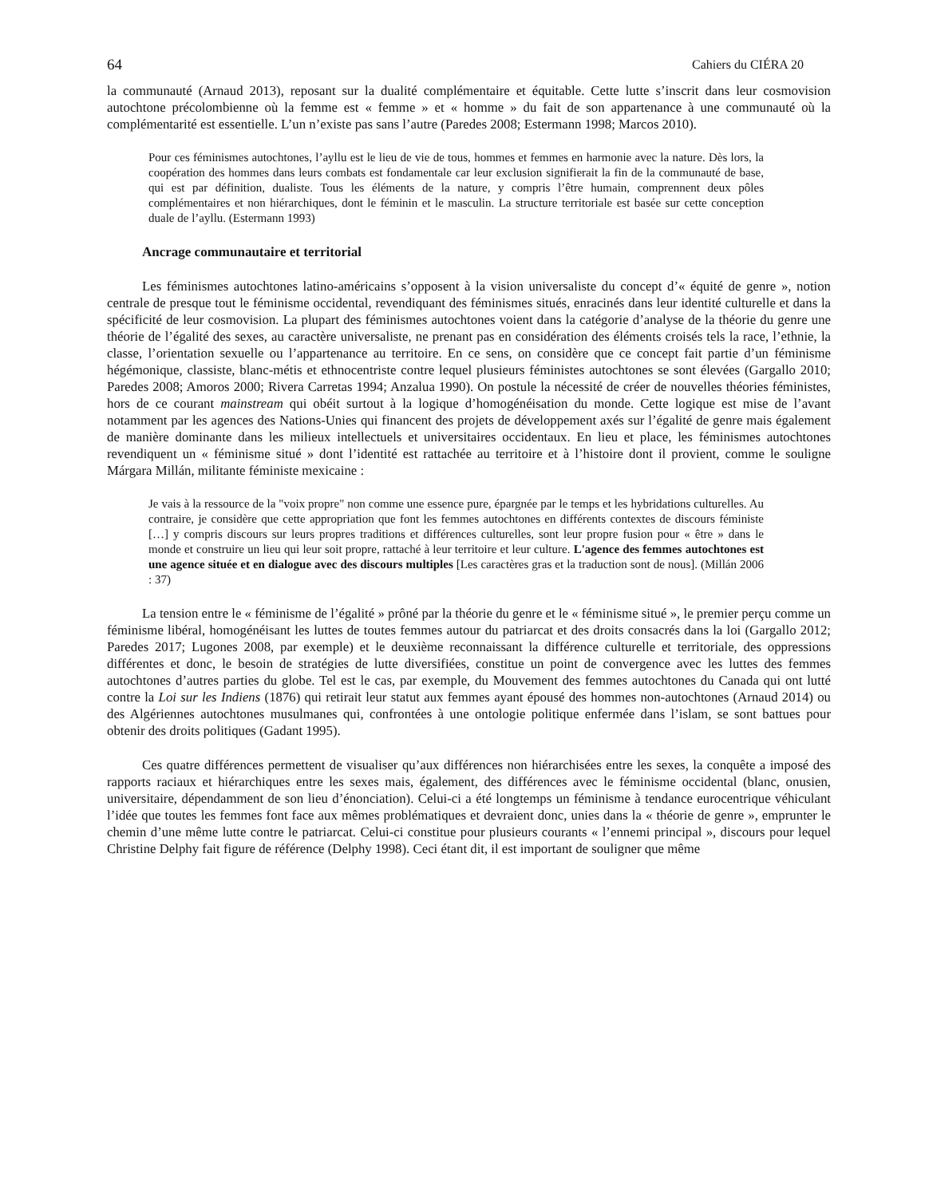64 Cahiers du CIÉRA 20
la communauté (Arnaud 2013), reposant sur la dualité complémentaire et équitable. Cette lutte s’inscrit dans leur cosmovision autochtone précolombienne où la femme est « femme » et « homme » du fait de son appartenance à une communauté où la complémentarité est essentielle. L’un n’existe pas sans l’autre (Paredes 2008; Estermann 1998; Marcos 2010).
Pour ces féminismes autochtones, l’ayllu est le lieu de vie de tous, hommes et femmes en harmonie avec la nature. Dès lors, la coopération des hommes dans leurs combats est fondamentale car leur exclusion signifierait la fin de la communauté de base, qui est par définition, dualiste. Tous les éléments de la nature, y compris l’être humain, comprennent deux pôles complémentaires et non hiérarchiques, dont le féminin et le masculin. La structure territoriale est basée sur cette conception duale de l’ayllu. (Estermann 1993)
Ancrage communautaire et territorial
Les féminismes autochtones latino-américains s’opposent à la vision universaliste du concept d’« équité de genre », notion centrale de presque tout le féminisme occidental, revendiquant des féminismes situés, enracinés dans leur identité culturelle et dans la spécificité de leur cosmovision. La plupart des féminismes autochtones voient dans la catégorie d’analyse de la théorie du genre une théorie de l’égalité des sexes, au caractère universaliste, ne prenant pas en considération des éléments croisés tels la race, l’ethnie, la classe, l’orientation sexuelle ou l’appartenance au territoire. En ce sens, on considère que ce concept fait partie d’un féminisme hégémonique, classiste, blanc-métis et ethnocentriste contre lequel plusieurs féministes autochtones se sont élevées (Gargallo 2010; Paredes 2008; Amoros 2000; Rivera Carretas 1994; Anzalua 1990). On postule la nécessité de créer de nouvelles théories féministes, hors de ce courant mainstream qui obéit surtout à la logique d’homogénéisation du monde. Cette logique est mise de l’avant notamment par les agences des Nations-Unies qui financent des projets de développement axés sur l’égalité de genre mais également de manière dominante dans les milieux intellectuels et universitaires occidentaux. En lieu et place, les féminismes autochtones revendiquent un « féminisme situé » dont l’identité est rattachée au territoire et à l’histoire dont il provient, comme le souligne Márgara Millán, militante féministe mexicaine :
Je vais à la ressource de la "voix propre" non comme une essence pure, épargnée par le temps et les hybridations culturelles. Au contraire, je considère que cette appropriation que font les femmes autochtones en différents contextes de discours féministe […] y compris discours sur leurs propres traditions et différences culturelles, sont leur propre fusion pour « être » dans le monde et construire un lieu qui leur soit propre, rattaché à leur territoire et leur culture. L'agence des femmes autochtones est une agence située et en dialogue avec des discours multiples [Les caractères gras et la traduction sont de nous]. (Millán 2006 : 37)
La tension entre le « féminisme de l’égalité » prôné par la théorie du genre et le « féminisme situé », le premier perçu comme un féminisme libéral, homogénéisant les luttes de toutes femmes autour du patriarcat et des droits consacrés dans la loi (Gargallo 2012; Paredes 2017; Lugones 2008, par exemple) et le deuxième reconnaissant la différence culturelle et territoriale, des oppressions différentes et donc, le besoin de stratégies de lutte diversifiées, constitue un point de convergence avec les luttes des femmes autochtones d’autres parties du globe. Tel est le cas, par exemple, du Mouvement des femmes autochtones du Canada qui ont lutté contre la Loi sur les Indiens (1876) qui retirait leur statut aux femmes ayant épousé des hommes non-autochtones (Arnaud 2014) ou des Algériennes autochtones musulmanes qui, confrontées à une ontologie politique enfermée dans l’islam, se sont battues pour obtenir des droits politiques (Gadant 1995).
Ces quatre différences permettent de visualiser qu’aux différences non hiérarchisées entre les sexes, la conquête a imposé des rapports raciaux et hiérarchiques entre les sexes mais, également, des différences avec le féminisme occidental (blanc, onusien, universitaire, dépendamment de son lieu d’énonciation). Celui-ci a été longtemps un féminisme à tendance eurocentrique véhiculant l’idée que toutes les femmes font face aux mêmes problématiques et devraient donc, unies dans la « théorie de genre », emprunter le chemin d’une même lutte contre le patriarcat. Celui-ci constitue pour plusieurs courants « l’ennemi principal », discours pour lequel Christine Delphy fait figure de référence (Delphy 1998). Ceci étant dit, il est important de souligner que même